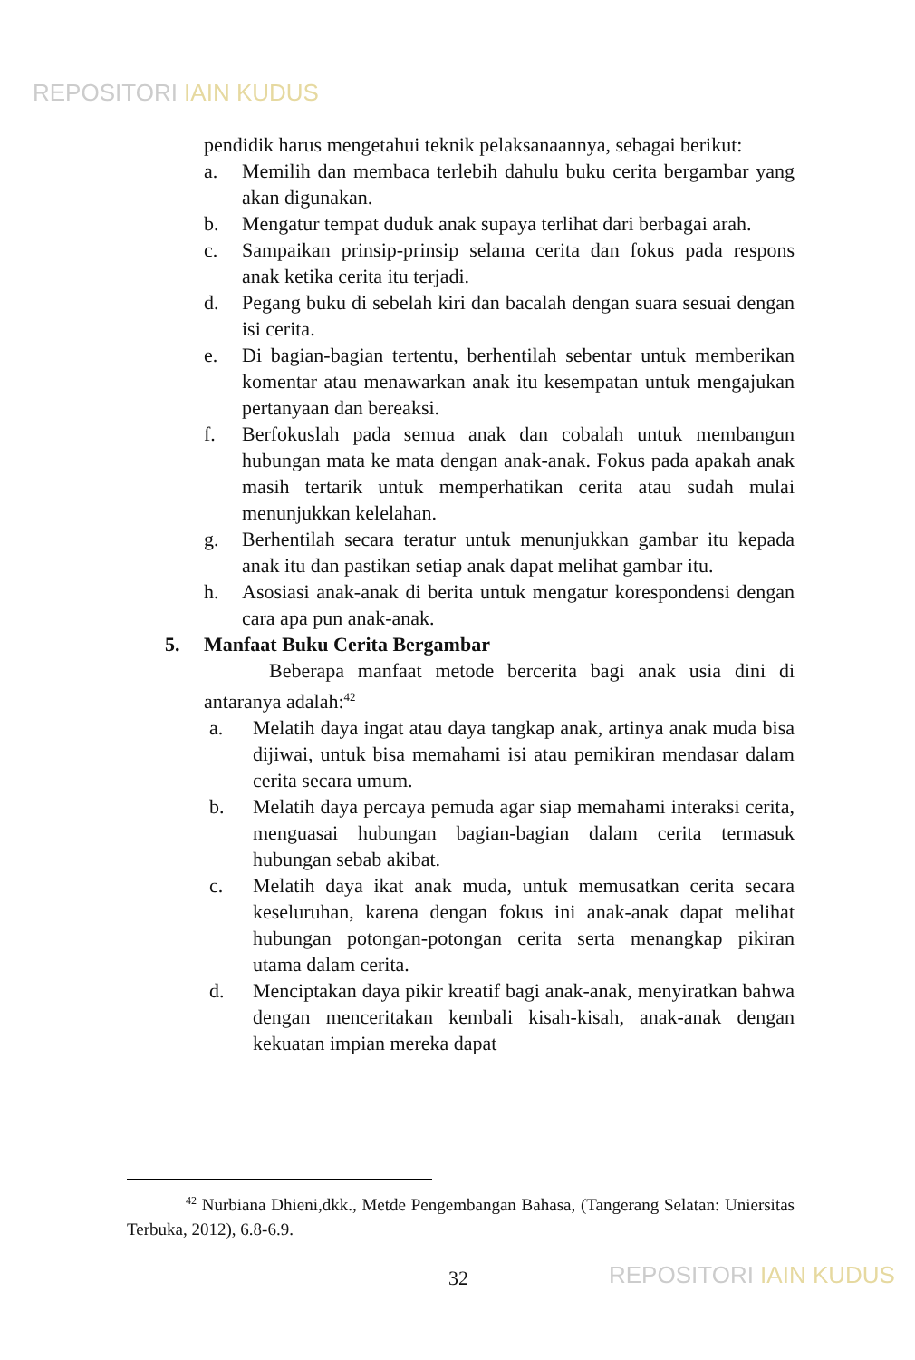REPOSITORI IAIN KUDUS
pendidik harus mengetahui teknik pelaksanaannya, sebagai berikut:
a. Memilih dan membaca terlebih dahulu buku cerita bergambar yang akan digunakan.
b. Mengatur tempat duduk anak supaya terlihat dari berbagai arah.
c. Sampaikan prinsip-prinsip selama cerita dan fokus pada respons anak ketika cerita itu terjadi.
d. Pegang buku di sebelah kiri dan bacalah dengan suara sesuai dengan isi cerita.
e. Di bagian-bagian tertentu, berhentilah sebentar untuk memberikan komentar atau menawarkan anak itu kesempatan untuk mengajukan pertanyaan dan bereaksi.
f. Berfokuslah pada semua anak dan cobalah untuk membangun hubungan mata ke mata dengan anak-anak. Fokus pada apakah anak masih tertarik untuk memperhatikan cerita atau sudah mulai menunjukkan kelelahan.
g. Berhentilah secara teratur untuk menunjukkan gambar itu kepada anak itu dan pastikan setiap anak dapat melihat gambar itu.
h. Asosiasi anak-anak di berita untuk mengatur korespondensi dengan cara apa pun anak-anak.
5. Manfaat Buku Cerita Bergambar
Beberapa manfaat metode bercerita bagi anak usia dini di antaranya adalah:<sup>42</sup>
a. Melatih daya ingat atau daya tangkap anak, artinya anak muda bisa dijiwai, untuk bisa memahami isi atau pemikiran mendasar dalam cerita secara umum.
b. Melatih daya percaya pemuda agar siap memahami interaksi cerita, menguasai hubungan bagian-bagian dalam cerita termasuk hubungan sebab akibat.
c. Melatih daya ikat anak muda, untuk memusatkan cerita secara keseluruhan, karena dengan fokus ini anak-anak dapat melihat hubungan potongan-potongan cerita serta menangkap pikiran utama dalam cerita.
d. Menciptakan daya pikir kreatif bagi anak-anak, menyiratkan bahwa dengan menceritakan kembali kisah-kisah, anak-anak dengan kekuatan impian mereka dapat
<sup>42</sup> Nurbiana Dhieni,dkk., Metde Pengembangan Bahasa, (Tangerang Selatan: Uniersitas Terbuka, 2012), 6.8-6.9.
32 REPOSITORI IAIN KUDUS